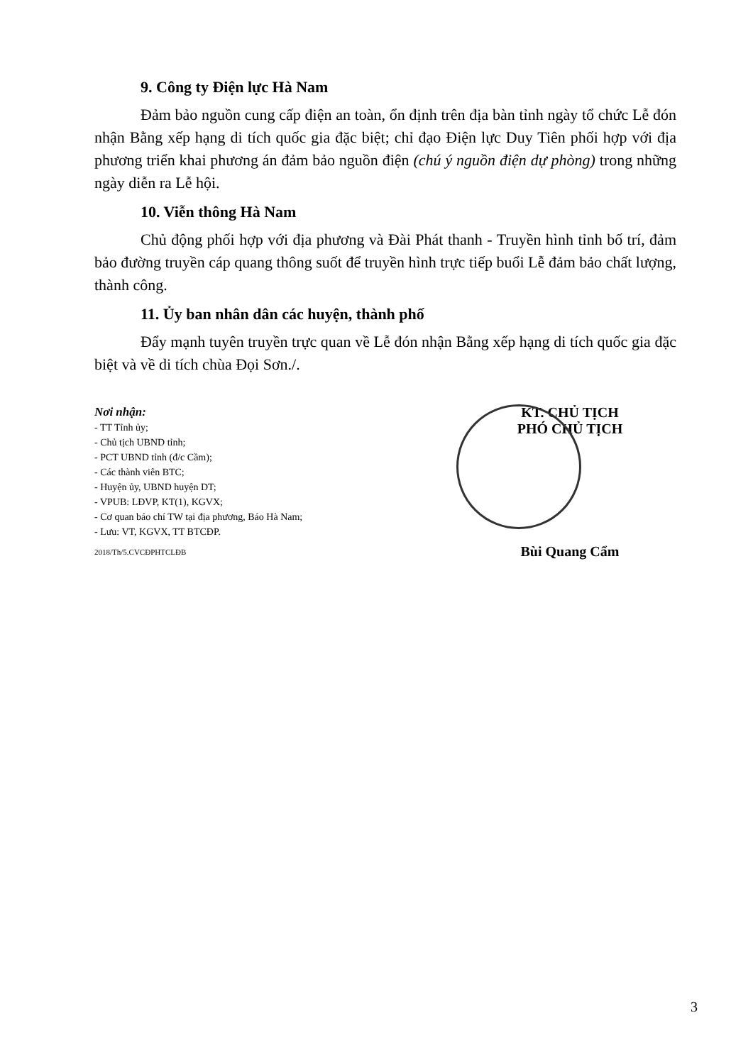9. Công ty Điện lực Hà Nam
Đảm bảo nguồn cung cấp điện an toàn, ổn định trên địa bàn tỉnh ngày tổ chức Lễ đón nhận Bằng xếp hạng di tích quốc gia đặc biệt; chỉ đạo Điện lực Duy Tiên phối hợp với địa phương triển khai phương án đảm bảo nguồn điện (chú ý nguồn điện dự phòng) trong những ngày diễn ra Lễ hội.
10. Viễn thông Hà Nam
Chủ động phối hợp với địa phương và Đài Phát thanh - Truyền hình tỉnh bố trí, đảm bảo đường truyền cáp quang thông suốt để truyền hình trực tiếp buổi Lễ đảm bảo chất lượng, thành công.
11. Ủy ban nhân dân các huyện, thành phố
Đẩy mạnh tuyên truyền trực quan về Lễ đón nhận Bằng xếp hạng di tích quốc gia đặc biệt và về di tích chùa Đọi Sơn./.
Nơi nhận:
- TT Tỉnh ủy;
- Chủ tịch UBND tỉnh;
- PCT UBND tỉnh (đ/c Cầm);
- Các thành viên BTC;
- Huyện ủy, UBND huyện DT;
- VPUB: LĐVP, KT(1), KGVX;
- Cơ quan báo chí TW tại địa phương, Báo Hà Nam;
- Lưu: VT, KGVX, TT BTCĐP.
2018/Th/5.CVCĐPHTCLĐB
KT. CHỦ TỊCH
PHÓ CHỦ TỊCH
Bùi Quang Cẩm
3